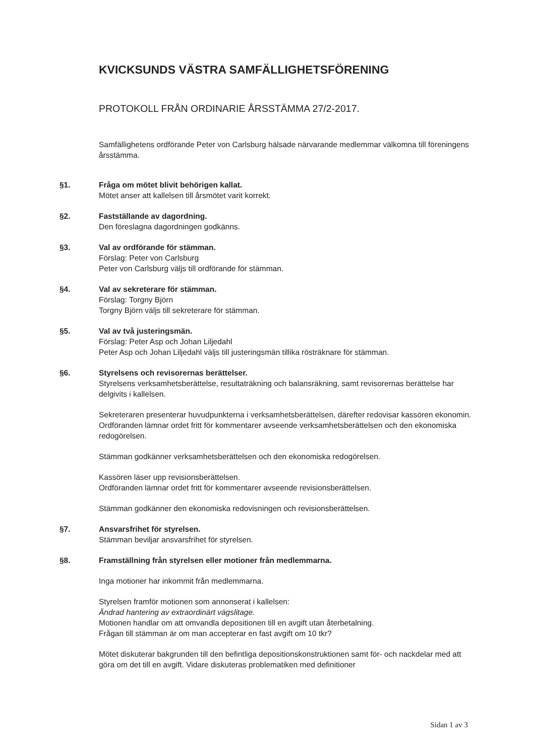KVICKSUNDS VÄSTRA SAMFÄLLIGHETSFÖRENING
PROTOKOLL FRÅN ORDINARIE ÅRSSTÄMMA 27/2-2017.
Samfällighetens ordförande Peter von Carlsburg hälsade närvarande medlemmar välkomna till föreningens årsstämma.
§1. Fråga om mötet blivit behörigen kallat.
Mötet anser att kallelsen till årsmötet varit korrekt.
§2. Fastställande av dagordning.
Den föreslagna dagordningen godkänns.
§3. Val av ordförande för stämman.
Förslag: Peter von Carlsburg
Peter von Carlsburg väljs till ordförande för stämman.
§4. Val av sekreterare för stämman.
Förslag: Torgny Björn
Torgny Björn väljs till sekreterare för stämman.
§5. Val av två justeringsmän.
Förslag: Peter Asp och Johan Liljedahl
Peter Asp och Johan Liljedahl väljs till justeringsmän tillika rösträknare för stämman.
§6. Styrelsens och revisorernas berättelser.
Styrelsens verksamhetsberättelse, resultaträkning och balansräkning, samt revisorernas berättelse har delgivits i kallelsen.
Sekreteraren presenterar huvudpunkterna i verksamhetsberättelsen, därefter redovisar kassören ekonomin.
Ordföranden lämnar ordet fritt för kommentarer avseende verksamhetsberättelsen och den ekonomiska redogörelsen.
Stämman godkänner verksamhetsberättelsen och den ekonomiska redogörelsen.
Kassören läser upp revisionsberättelsen.
Ordföranden lämnar ordet fritt för kommentarer avseende revisionsberättelsen.
Stämman godkänner den ekonomiska redovisningen och revisionsberättelsen.
§7. Ansvarsfrihet för styrelsen.
Stämman beviljar ansvarsfrihet för styrelsen.
§8. Framställning från styrelsen eller motioner från medlemmarna.
Inga motioner har inkommit från medlemmarna.
Styrelsen framför motionen som annonserat i kallelsen:
Ändrad hantering av extraordinärt vägslitage.
Motionen handlar om att omvandla depositionen till en avgift utan återbetalning.
Frågan till stämman är om man accepterar en fast avgift om 10 tkr?
Mötet diskuterar bakgrunden till den befintliga depositionskonstruktionen samt för- och nackdelar med att göra om det till en avgift. Vidare diskuteras problematiken med definitioner
Sidan 1 av 3